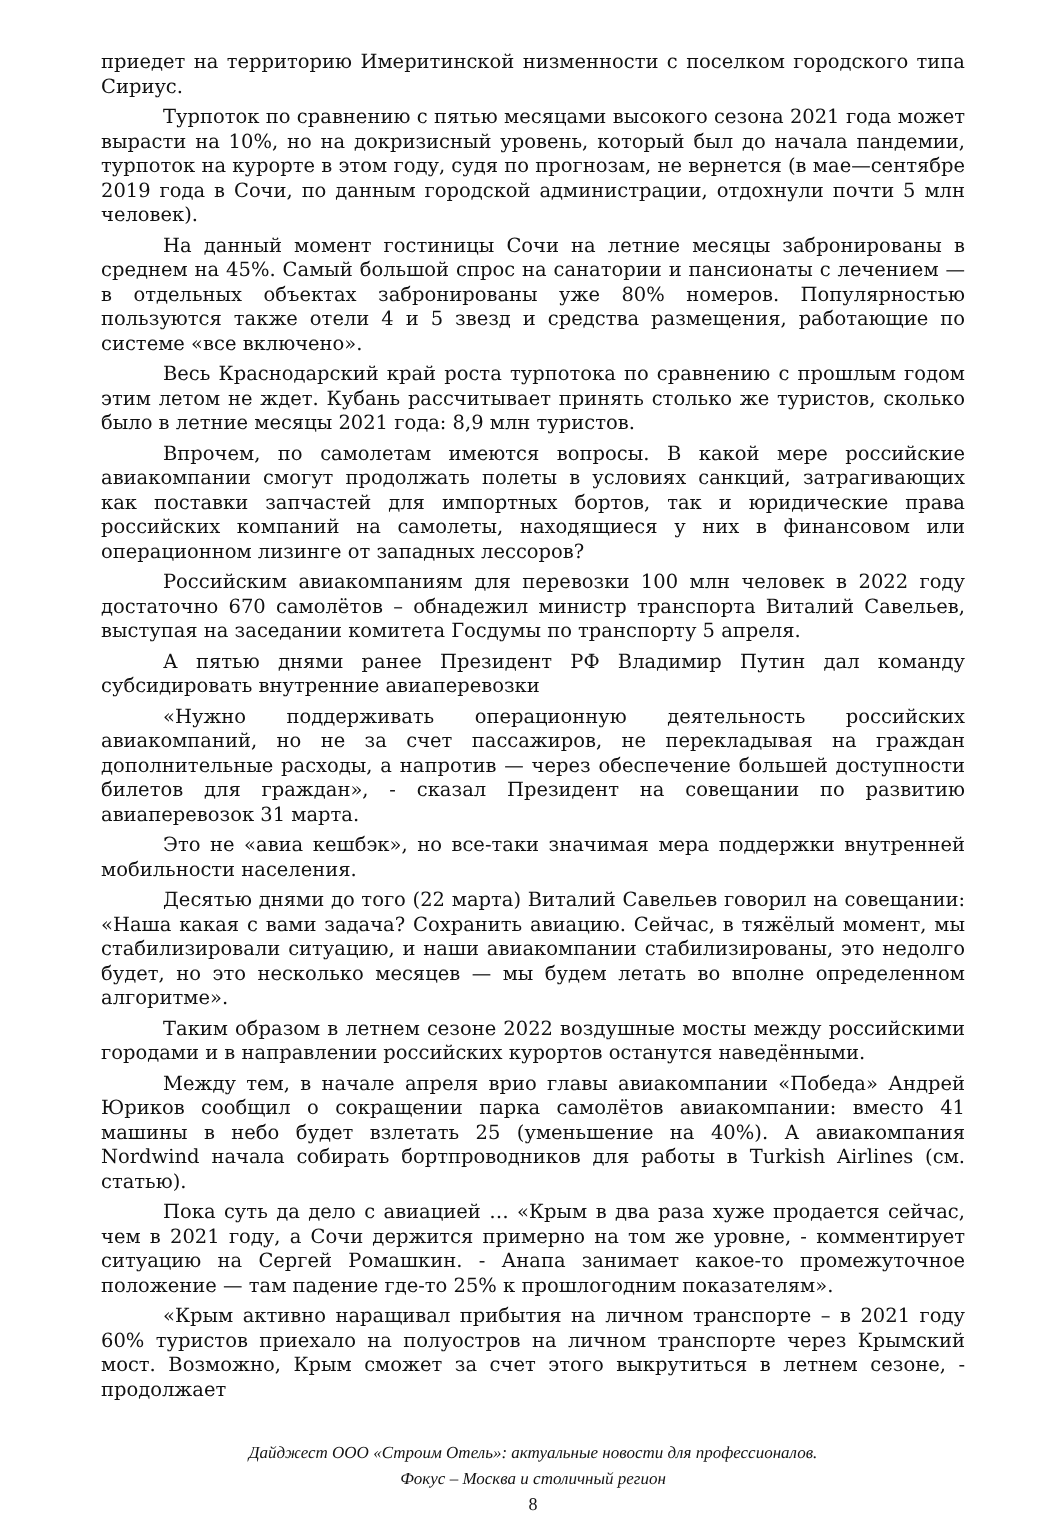приедет на территорию Имеритинской низменности с поселком городского типа Сириус.
Турпоток по сравнению с пятью месяцами высокого сезона 2021 года может вырасти на 10%, но на докризисный уровень, который был до начала пандемии, турпоток на курорте в этом году, судя по прогнозам, не вернется (в мае—сентябре 2019 года в Сочи, по данным городской администрации, отдохнули почти 5 млн человек).
На данный момент гостиницы Сочи на летние месяцы забронированы в среднем на 45%. Самый большой спрос на санатории и пансионаты с лечением — в отдельных объектах забронированы уже 80% номеров. Популярностью пользуются также отели 4 и 5 звезд и средства размещения, работающие по системе «все включено».
Весь Краснодарский край роста турпотока по сравнению с прошлым годом этим летом не ждет. Кубань рассчитывает принять столько же туристов, сколько было в летние месяцы 2021 года: 8,9 млн туристов.
Впрочем, по самолетам имеются вопросы. В какой мере российские авиакомпании смогут продолжать полеты в условиях санкций, затрагивающих как поставки запчастей для импортных бортов, так и юридические права российских компаний на самолеты, находящиеся у них в финансовом или операционном лизинге от западных лессоров?
Российским авиакомпаниям для перевозки 100 млн человек в 2022 году достаточно 670 самолётов – обнадежил министр транспорта Виталий Савельев, выступая на заседании комитета Госдумы по транспорту 5 апреля.
А пятью днями ранее Президент РФ Владимир Путин дал команду субсидировать внутренние авиаперевозки
«Нужно поддерживать операционную деятельность российских авиакомпаний, но не за счет пассажиров, не перекладывая на граждан дополнительные расходы, а напротив — через обеспечение большей доступности билетов для граждан», - сказал Президент на совещании по развитию авиаперевозок 31 марта.
Это не «авиа кешбэк», но все-таки значимая мера поддержки внутренней мобильности населения.
Десятью днями до того (22 марта) Виталий Савельев говорил на совещании: «Наша какая с вами задача? Сохранить авиацию. Сейчас, в тяжёлый момент, мы стабилизировали ситуацию, и наши авиакомпании стабилизированы, это недолго будет, но это несколько месяцев — мы будем летать во вполне определенном алгоритме».
Таким образом в летнем сезоне 2022 воздушные мосты между российскими городами и в направлении российских курортов останутся наведёнными.
Между тем, в начале апреля врио главы авиакомпании «Победа» Андрей Юриков сообщил о сокращении парка самолётов авиакомпании: вместо 41 машины в небо будет взлетать 25 (уменьшение на 40%). А авиакомпания Nordwind начала собирать бортпроводников для работы в Turkish Airlines (см. статью).
Пока суть да дело с авиацией … «Крым в два раза хуже продается сейчас, чем в 2021 году, а Сочи держится примерно на том же уровне, - комментирует ситуацию на Сергей Ромашкин. - Анапа занимает какое-то промежуточное положение — там падение где-то 25% к прошлогодним показателям».
«Крым активно наращивал прибытия на личном транспорте – в 2021 году 60% туристов приехало на полуостров на личном транспорте через Крымский мост. Возможно, Крым сможет за счет этого выкрутиться в летнем сезоне, - продолжает
Дайджест ООО «Строим Отель»: актуальные новости для профессионалов.
Фокус – Москва и столичный регион
8